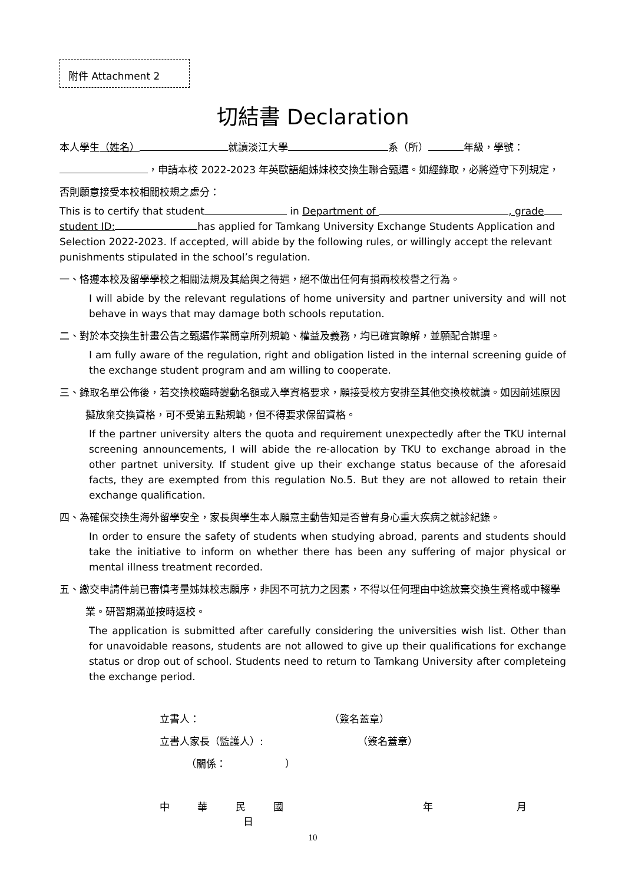附件 Attachment 2
切結書 Declaration
本人學生（姓名）就讀淡江大學 系（所） 年級，學號： ，申請本校 2022-2023 年英歐語組姊妹校交換生聯合甄選。如經錄取，必將遵守下列規定，否則願意接受本校相關校規之處分：
This is to certify that student in Department of , grade student ID: has applied for Tamkang University Exchange Students Application and Selection 2022-2023. If accepted, will abide by the following rules, or willingly accept the relevant punishments stipulated in the school’s regulation.
一、恪遵本校及留學學校之相關法規及其給與之待遇，絕不做出任何有損兩校校譽之行為。
I will abide by the relevant regulations of home university and partner university and will not behave in ways that may damage both schools reputation.
二、對於本交換生計畫公告之甄選作業簡章所列規範、權益及義務，均已確實瞭解，並願配合辦理。
I am fully aware of the regulation, right and obligation listed in the internal screening guide of the exchange student program and am willing to cooperate.
三、錄取名單公佈後，若交換校臨時變動名額或入學資格要求，願接受校方安排至其他交換校就讀。如因前述原因擬放棄交換資格，可不受第五點規範，但不得要求保留資格。
If the partner university alters the quota and requirement unexpectedly after the TKU internal screening announcements, I will abide the re-allocation by TKU to exchange abroad in the other partnet university. If student give up their exchange status because of the aforesaid facts, they are exempted from this regulation No.5. But they are not allowed to retain their exchange qualification.
四、為確保交換生海外留學安全，家長與學生本人願意主動告知是否曾有身心重大疾病之就診紀錄。
In order to ensure the safety of students when studying abroad, parents and students should take the initiative to inform on whether there has been any suffering of major physical or mental illness treatment recorded.
五、繳交申請件前已審慎考量姊妹校志願序，非因不可抗力之因素，不得以任何理由中途放棄交換生資格或中輟學業。研習期滿並按時返校。
The application is submitted after carefully considering the universities wish list. Other than for unavoidable reasons, students are not allowed to give up their qualifications for exchange status or drop out of school. Students need to return to Tamkang University after completeing the exchange period.
立書人： （簽名蓋章）
立書人家長（監護人）: （簽名蓋章）
（關係： ）
中 華 民 國 年 月 日
10